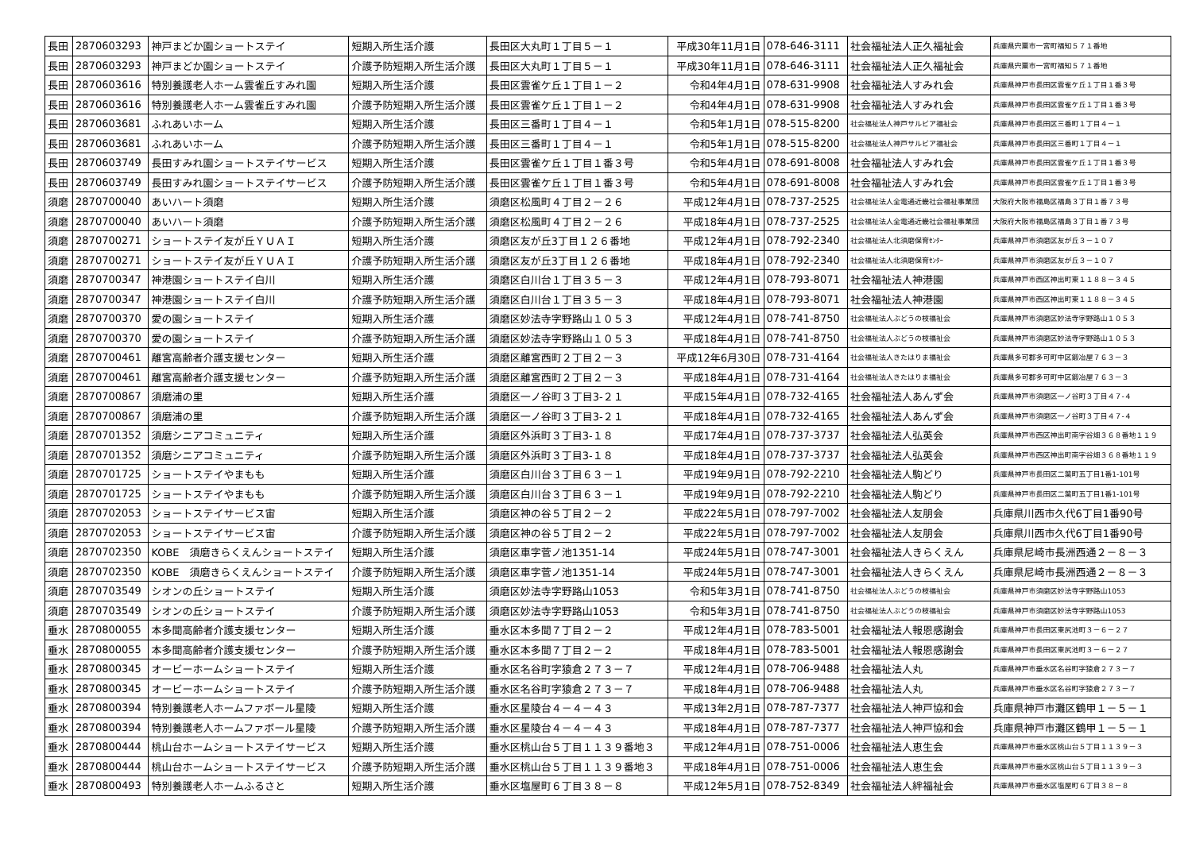| 長田 | 2870603293 | 神戸まどか園ショートステイ | 短期入所生活介護 | 長田区大丸町１丁目５－１ | 平成30年11月1日 | 078-646-3111 | 社会福祉法人正久福祉会 | 兵庫県宍粟市一宮町福知５７１番地 |
| 長田 | 2870603293 | 神戸まどか園ショートステイ | 介護予防短期入所生活介護 | 長田区大丸町１丁目５－１ | 平成30年11月1日 | 078-646-3111 | 社会福祉法人正久福祉会 | 兵庫県宍粟市一宮町福知５７１番地 |
| 長田 | 2870603616 | 特別養護老人ホーム雲雀丘すみれ園 | 短期入所生活介護 | 長田区雲雀ケ丘１丁目１－２ | 令和4年4月1日 | 078-631-9908 | 社会福祉法人すみれ会 | 兵庫県神戸市長田区雲雀ケ丘１丁目１番３号 |
| 長田 | 2870603616 | 特別養護老人ホーム雲雀丘すみれ園 | 介護予防短期入所生活介護 | 長田区雲雀ケ丘１丁目１－２ | 令和4年4月1日 | 078-631-9908 | 社会福祉法人すみれ会 | 兵庫県神戸市長田区雲雀ケ丘１丁目１番３号 |
| 長田 | 2870603681 | ふれあいホーム | 短期入所生活介護 | 長田区三番町１丁目４－１ | 令和5年1月1日 | 078-515-8200 | 社会福祉法人神戸サルビア福祉会 | 兵庫県神戸市長田区三番町１丁目４－１ |
| 長田 | 2870603681 | ふれあいホーム | 介護予防短期入所生活介護 | 長田区三番町１丁目４－１ | 令和5年1月1日 | 078-515-8200 | 社会福祉法人神戸サルビア福祉会 | 兵庫県神戸市長田区三番町１丁目４－１ |
| 長田 | 2870603749 | 長田すみれ園ショートステイサービス | 短期入所生活介護 | 長田区雲雀ケ丘１丁目１番３号 | 令和5年4月1日 | 078-691-8008 | 社会福祉法人すみれ会 | 兵庫県神戸市長田区雲雀ケ丘１丁目１番３号 |
| 長田 | 2870603749 | 長田すみれ園ショートステイサービス | 介護予防短期入所生活介護 | 長田区雲雀ケ丘１丁目１番３号 | 令和5年4月1日 | 078-691-8008 | 社会福祉法人すみれ会 | 兵庫県神戸市長田区雲雀ケ丘１丁目１番３号 |
| 須磨 | 2870700040 | あいハート須磨 | 短期入所生活介護 | 須磨区松風町４丁目２－２６ | 平成12年4月1日 | 078-737-2525 | 社会福祉法人全電通近畿社会福祉事業団 | 大阪府大阪市福島区福島３丁目１番７３号 |
| 須磨 | 2870700040 | あいハート須磨 | 介護予防短期入所生活介護 | 須磨区松風町４丁目２－２６ | 平成18年4月1日 | 078-737-2525 | 社会福祉法人全電通近畿社会福祉事業団 | 大阪府大阪市福島区福島３丁目１番７３号 |
| 須磨 | 2870700271 | ショートステイ友が丘ＹＵＡＩ | 短期入所生活介護 | 須磨区友が丘3丁目１２６番地 | 平成12年4月1日 | 078-792-2340 | 社会福祉法人北須磨保育ｾﾝﾀｰ | 兵庫県神戸市須磨区友が丘３－１０７ |
| 須磨 | 2870700271 | ショートステイ友が丘ＹＵＡＩ | 介護予防短期入所生活介護 | 須磨区友が丘3丁目１２６番地 | 平成18年4月1日 | 078-792-2340 | 社会福祉法人北須磨保育ｾﾝﾀｰ | 兵庫県神戸市須磨区友が丘３－１０７ |
| 須磨 | 2870700347 | 神港園ショートステイ白川 | 短期入所生活介護 | 須磨区白川台１丁目３５－３ | 平成12年4月1日 | 078-793-8071 | 社会福祉法人神港園 | 兵庫県神戸市西区神出町東１１８８－３４５ |
| 須磨 | 2870700347 | 神港園ショートステイ白川 | 介護予防短期入所生活介護 | 須磨区白川台１丁目３５－３ | 平成18年4月1日 | 078-793-8071 | 社会福祉法人神港園 | 兵庫県神戸市西区神出町東１１８８－３４５ |
| 須磨 | 2870700370 | 愛の園ショートステイ | 短期入所生活介護 | 須磨区妙法寺字野路山１０５３ | 平成12年4月1日 | 078-741-8750 | 社会福祉法人ぶどうの枝福祉会 | 兵庫県神戸市須磨区妙法寺字野路山１０５３ |
| 須磨 | 2870700370 | 愛の園ショートステイ | 介護予防短期入所生活介護 | 須磨区妙法寺字野路山１０５３ | 平成18年4月1日 | 078-741-8750 | 社会福祉法人ぶどうの枝福祉会 | 兵庫県神戸市須磨区妙法寺字野路山１０５３ |
| 須磨 | 2870700461 | 離宮高齢者介護支援センター | 短期入所生活介護 | 須磨区離宮西町２丁目２－３ | 平成12年6月30日 | 078-731-4164 | 社会福祉法人きたはりま福祉会 | 兵庫県多可郡多可町中区鍛冶屋７６３－３ |
| 須磨 | 2870700461 | 離宮高齢者介護支援センター | 介護予防短期入所生活介護 | 須磨区離宮西町２丁目２－３ | 平成18年4月1日 | 078-731-4164 | 社会福祉法人きたはりま福祉会 | 兵庫県多可郡多可町中区鍛冶屋７６３－３ |
| 須磨 | 2870700867 | 須磨浦の里 | 短期入所生活介護 | 須磨区一ノ谷町３丁目3-２１ | 平成15年4月1日 | 078-732-4165 | 社会福祉法人あんず会 | 兵庫県神戸市須磨区一ノ谷町３丁目４７-４ |
| 須磨 | 2870700867 | 須磨浦の里 | 介護予防短期入所生活介護 | 須磨区一ノ谷町３丁目3-２１ | 平成18年4月1日 | 078-732-4165 | 社会福祉法人あんず会 | 兵庫県神戸市須磨区一ノ谷町３丁目４７-４ |
| 須磨 | 2870701352 | 須磨シニアコミュニティ | 短期入所生活介護 | 須磨区外浜町３丁目3-１８ | 平成17年4月1日 | 078-737-3737 | 社会福祉法人弘英会 | 兵庫県神戸市西区神出町南字谷畑３６８番地１１９ |
| 須磨 | 2870701352 | 須磨シニアコミュニティ | 介護予防短期入所生活介護 | 須磨区外浜町３丁目3-１８ | 平成18年4月1日 | 078-737-3737 | 社会福祉法人弘英会 | 兵庫県神戸市西区神出町南字谷畑３６８番地１１９ |
| 須磨 | 2870701725 | ショートステイやまもも | 短期入所生活介護 | 須磨区白川台３丁目６３－１ | 平成19年9月1日 | 078-792-2210 | 社会福祉法人駒どり | 兵庫県神戸市長田区二葉町五丁目1番1-101号 |
| 須磨 | 2870701725 | ショートステイやまもも | 介護予防短期入所生活介護 | 須磨区白川台３丁目６３－１ | 平成19年9月1日 | 078-792-2210 | 社会福祉法人駒どり | 兵庫県神戸市長田区二葉町五丁目1番1-101号 |
| 須磨 | 2870702053 | ショートステイサービス宙 | 短期入所生活介護 | 須磨区神の谷５丁目２－２ | 平成22年5月1日 | 078-797-7002 | 社会福祉法人友朋会 | 兵庫県川西市久代6丁目1番90号 |
| 須磨 | 2870702053 | ショートステイサービス宙 | 介護予防短期入所生活介護 | 須磨区神の谷５丁目２－２ | 平成22年5月1日 | 078-797-7002 | 社会福祉法人友朋会 | 兵庫県川西市久代6丁目1番90号 |
| 須磨 | 2870702350 | KOBE 須磨きらくえんショートステイ | 短期入所生活介護 | 須磨区車字菅ノ池1351-14 | 平成24年5月1日 | 078-747-3001 | 社会福祉法人きらくえん | 兵庫県尼崎市長洲西通２－８－３ |
| 須磨 | 2870702350 | KOBE 須磨きらくえんショートステイ | 介護予防短期入所生活介護 | 須磨区車字菅ノ池1351-14 | 平成24年5月1日 | 078-747-3001 | 社会福祉法人きらくえん | 兵庫県尼崎市長洲西通２－８－３ |
| 須磨 | 2870703549 | シオンの丘ショートステイ | 短期入所生活介護 | 須磨区妙法寺字野路山1053 | 令和5年3月1日 | 078-741-8750 | 社会福祉法人ぶどうの枝福祉会 | 兵庫県神戸市須磨区妙法寺字野路山1053 |
| 須磨 | 2870703549 | シオンの丘ショートステイ | 介護予防短期入所生活介護 | 須磨区妙法寺字野路山1053 | 令和5年3月1日 | 078-741-8750 | 社会福祉法人ぶどうの枝福祉会 | 兵庫県神戸市須磨区妙法寺字野路山1053 |
| 垂水 | 2870800055 | 本多聞高齢者介護支援センター | 短期入所生活介護 | 垂水区本多聞７丁目２－２ | 平成12年4月1日 | 078-783-5001 | 社会福祉法人報恩感謝会 | 兵庫県神戸市長田区東尻池町３－６－２７ |
| 垂水 | 2870800055 | 本多聞高齢者介護支援センター | 介護予防短期入所生活介護 | 垂水区本多聞７丁目２－２ | 平成18年4月1日 | 078-783-5001 | 社会福祉法人報恩感謝会 | 兵庫県神戸市長田区東尻池町３－６－２７ |
| 垂水 | 2870800345 | オービーホームショートステイ | 短期入所生活介護 | 垂水区名谷町字猿倉２７３－７ | 平成12年4月1日 | 078-706-9488 | 社会福祉法人丸 | 兵庫県神戸市垂水区名谷町字猿倉２７３－７ |
| 垂水 | 2870800345 | オービーホームショートステイ | 介護予防短期入所生活介護 | 垂水区名谷町字猿倉２７３－７ | 平成18年4月1日 | 078-706-9488 | 社会福祉法人丸 | 兵庫県神戸市垂水区名谷町字猿倉２７３－７ |
| 垂水 | 2870800394 | 特別養護老人ホームファボール星陵 | 短期入所生活介護 | 垂水区星陵台４－４－４３ | 平成13年2月1日 | 078-787-7377 | 社会福祉法人神戸協和会 | 兵庫県神戸市灘区鶴甲１－５－１ |
| 垂水 | 2870800394 | 特別養護老人ホームファボール星陵 | 介護予防短期入所生活介護 | 垂水区星陵台４－４－４３ | 平成18年4月1日 | 078-787-7377 | 社会福祉法人神戸協和会 | 兵庫県神戸市灘区鶴甲１－５－１ |
| 垂水 | 2870800444 | 桃山台ホームショートステイサービス | 短期入所生活介護 | 垂水区桃山台５丁目１１３９番地３ | 平成12年4月1日 | 078-751-0006 | 社会福祉法人恵生会 | 兵庫県神戸市垂水区桃山台５丁目１１３９－３ |
| 垂水 | 2870800444 | 桃山台ホームショートステイサービス | 介護予防短期入所生活介護 | 垂水区桃山台５丁目１１３９番地３ | 平成18年4月1日 | 078-751-0006 | 社会福祉法人恵生会 | 兵庫県神戸市垂水区桃山台５丁目１１３９－３ |
| 垂水 | 2870800493 | 特別養護老人ホームふるさと | 短期入所生活介護 | 垂水区塩屋町６丁目３８－８ | 平成12年5月1日 | 078-752-8349 | 社会福祉法人絆福祉会 | 兵庫県神戸市垂水区塩屋町６丁目３８－８ |